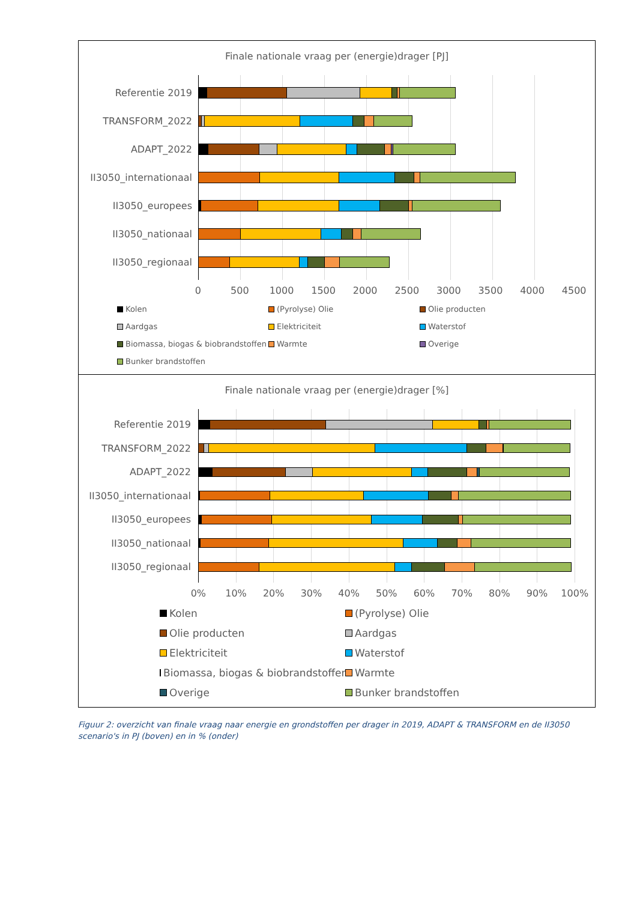Finale nationale vraag per (energie)drager [PJ]
Referentie 2019
TRANSFORM_2022
ADAPT_2022
II3050_internationaal
II3050_europees
II3050_nationaal
II3050_regionaal
0 500 1000 1500 2000 2500 3000 3500 4000 4500
Kolen
(Pyrolyse) Olie
Olie producten
Aardgas
Elektriciteit
Waterstof
Biomassa, biogas & biobrandstoffen
Warmte
Overige
Bunker brandstoffen
Finale nationale vraag per (energie)drager [%]
Referentie 2019
TRANSFORM_2022
ADAPT_2022
II3050_internationaal
II3050_europees
II3050_nationaal
II3050_regionaal
0% 10% 20% 30% 40% 50% 60% 70% 80% 90% 100%
Kolen
(Pyrolyse) Olie
Olie producten
Aardgas
Elektriciteit
Waterstof
Biomassa, biogas & biobrandstoffen
Warmte
Overige
Bunker brandstoffen
Figuur 2: overzicht van finale vraag naar energie en grondstoffen per drager in 2019, ADAPT & TRANSFORM en de II3050 scenario's in PJ (boven) en in % (onder)